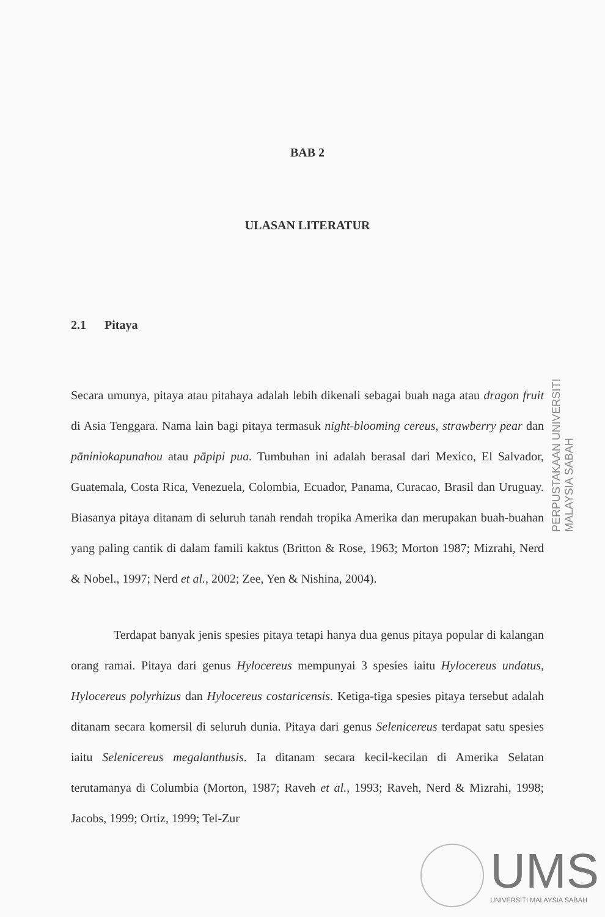BAB 2
ULASAN LITERATUR
2.1 Pitaya
Secara umunya, pitaya atau pitahaya adalah lebih dikenali sebagai buah naga atau dragon fruit di Asia Tenggara. Nama lain bagi pitaya termasuk night-blooming cereus, strawberry pear dan pāniniokapunahou atau pāpipi pua. Tumbuhan ini adalah berasal dari Mexico, El Salvador, Guatemala, Costa Rica, Venezuela, Colombia, Ecuador, Panama, Curacao, Brasil dan Uruguay. Biasanya pitaya ditanam di seluruh tanah rendah tropika Amerika dan merupakan buah-buahan yang paling cantik di dalam famili kaktus (Britton & Rose, 1963; Morton 1987; Mizrahi, Nerd & Nobel., 1997; Nerd et al., 2002; Zee, Yen & Nishina, 2004).
Terdapat banyak jenis spesies pitaya tetapi hanya dua genus pitaya popular di kalangan orang ramai. Pitaya dari genus Hylocereus mempunyai 3 spesies iaitu Hylocereus undatus, Hylocereus polyrhizus dan Hylocereus costaricensis. Ketiga-tiga spesies pitaya tersebut adalah ditanam secara komersil di seluruh dunia. Pitaya dari genus Selenicereus terdapat satu spesies iaitu Selenicereus megalanthusis. Ia ditanam secara kecil-kecilan di Amerika Selatan terutamanya di Columbia (Morton, 1987; Raveh et al., 1993; Raveh, Nerd & Mizrahi, 1998; Jacobs, 1999; Ortiz, 1999; Tel-Zur
PERPUSTAKAAN UNIVERSITI MALAYSIA SABAH
UMS
UNIVERSITI MALAYSIA SABAH